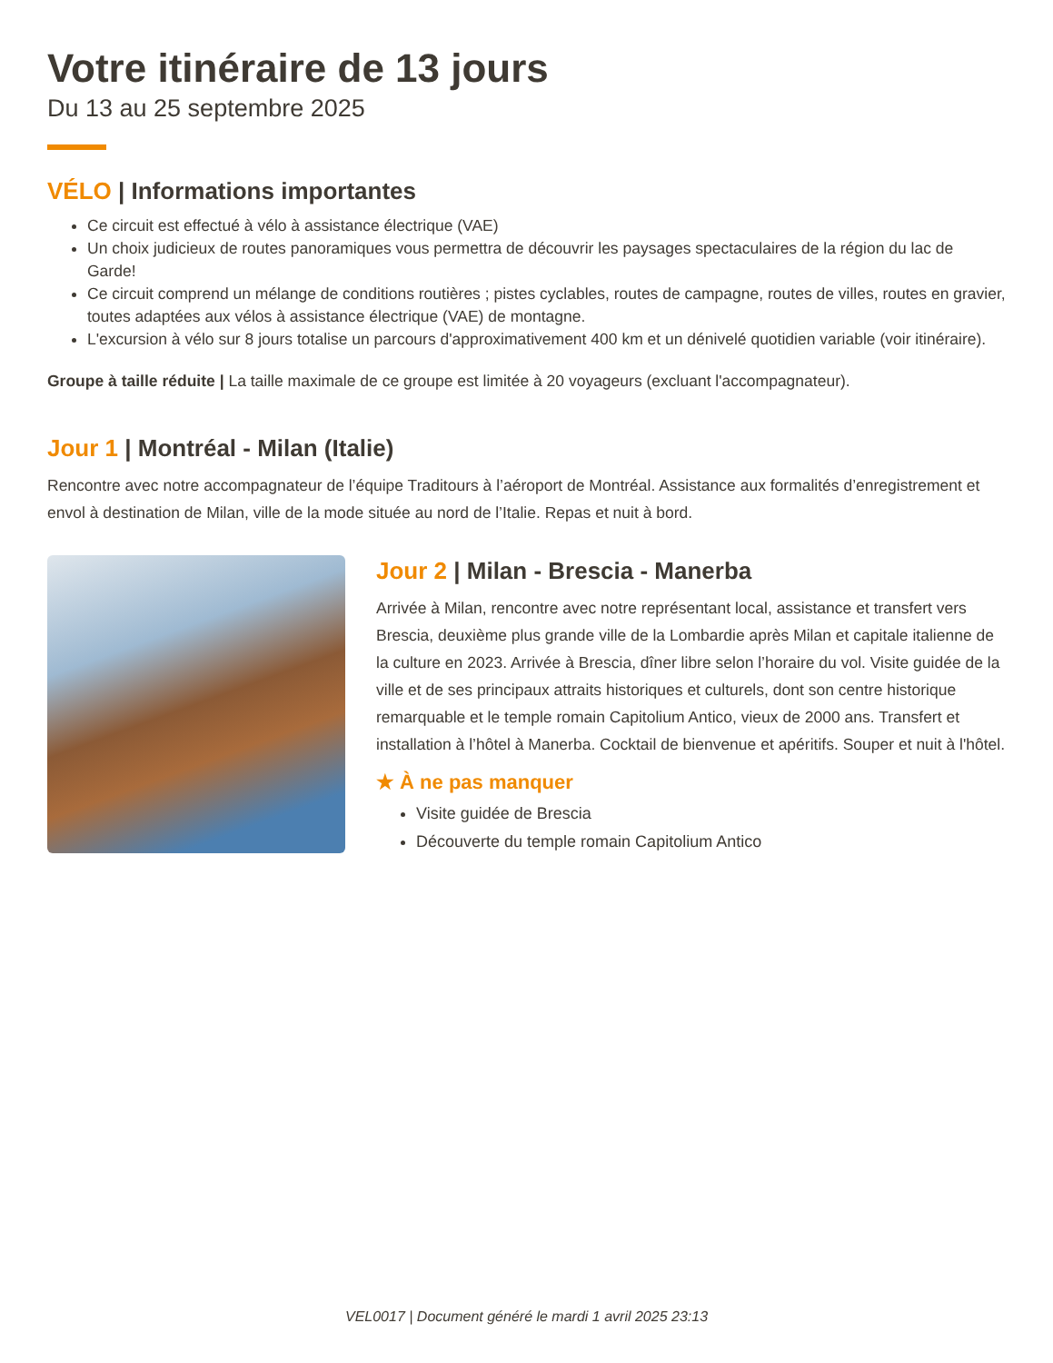Votre itinéraire de 13 jours
Du 13 au 25 septembre 2025
VÉLO | Informations importantes
Ce circuit est effectué à vélo à assistance électrique (VAE)
Un choix judicieux de routes panoramiques vous permettra de découvrir les paysages spectaculaires de la région du lac de Garde!
Ce circuit comprend un mélange de conditions routières ; pistes cyclables, routes de campagne, routes de villes, routes en gravier, toutes adaptées aux vélos à assistance électrique (VAE) de montagne.
L'excursion à vélo sur 8 jours totalise un parcours d'approximativement 400 km et un dénivelé quotidien variable (voir itinéraire).
Groupe à taille réduite | La taille maximale de ce groupe est limitée à 20 voyageurs (excluant l'accompagnateur).
Jour 1 | Montréal - Milan (Italie)
Rencontre avec notre accompagnateur de l’équipe Traditours à l’aéroport de Montréal. Assistance aux formalités d’enregistrement et envol à destination de Milan, ville de la mode située au nord de l’Italie. Repas et nuit à bord.
Jour 2 | Milan - Brescia - Manerba
Arrivée à Milan, rencontre avec notre représentant local, assistance et transfert vers Brescia, deuxième plus grande ville de la Lombardie après Milan et capitale italienne de la culture en 2023. Arrivée à Brescia, dîner libre selon l’horaire du vol. Visite guidée de la ville et de ses principaux attraits historiques et culturels, dont son centre historique remarquable et le temple romain Capitolium Antico, vieux de 2000 ans. Transfert et installation à l’hôtel à Manerba. Cocktail de bienvenue et apéritifs. Souper et nuit à l'hôtel.
★ À ne pas manquer
Visite guidée de Brescia
Découverte du temple romain Capitolium Antico
VEL0017 | Document généré le mardi 1 avril 2025 23:13